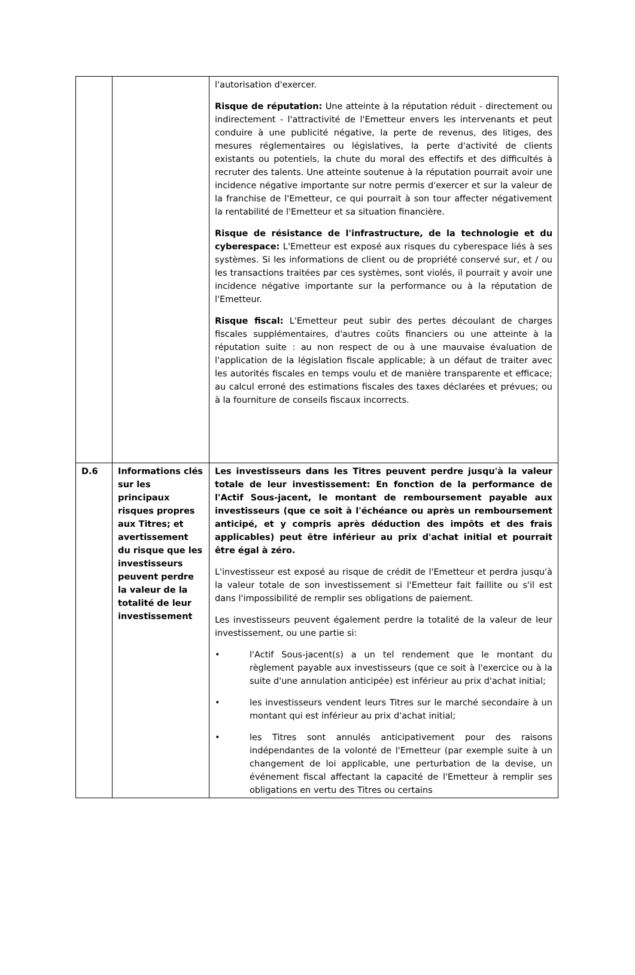| | | l'autorisation d'exercer. Risque de réputation: Une atteinte à la réputation réduit - directement ou indirectement - l'attractivité de l'Emetteur envers les intervenants et peut conduire à une publicité négative, la perte de revenus, des litiges, des mesures réglementaires ou législatives, la perte d'activité de clients existants ou potentiels, la chute du moral des effectifs et des difficultés à recruter des talents. Une atteinte soutenue à la réputation pourrait avoir une incidence négative importante sur notre permis d'exercer et sur la valeur de la franchise de l'Emetteur, ce qui pourrait à son tour affecter négativement la rentabilité de l'Emetteur et sa situation financière. Risque de résistance de l'infrastructure, de la technologie et du cyberespace: L'Emetteur est exposé aux risques du cyberespace liés à ses systèmes. Si les informations de client ou de propriété conservé sur, et / ou les transactions traitées par ces systèmes, sont violés, il pourrait y avoir une incidence négative importante sur la performance ou à la réputation de l'Emetteur. Risque fiscal: L'Emetteur peut subir des pertes découlant de charges fiscales supplémentaires, d'autres coûts financiers ou une atteinte à la réputation suite : au non respect de ou à une mauvaise évaluation de l'application de la législation fiscale applicable; à un défaut de traiter avec les autorités fiscales en temps voulu et de manière transparente et efficace; au calcul erroné des estimations fiscales des taxes déclarées et prévues; ou à la fourniture de conseils fiscaux incorrects. |
| D.6 | Informations clés sur les principaux risques propres aux Titres; et avertissement du risque que les investisseurs peuvent perdre la valeur de la totalité de leur investissement | Les investisseurs dans les Titres peuvent perdre jusqu'à la valeur totale de leur investissement: En fonction de la performance de l'Actif Sous-jacent, le montant de remboursement payable aux investisseurs (que ce soit à l'échéance ou après un remboursement anticipé, et y compris après déduction des impôts et des frais applicables) peut être inférieur au prix d'achat initial et pourrait être égal à zéro. L'investisseur est exposé au risque de crédit de l'Emetteur et perdra jusqu'à la valeur totale de son investissement si l'Emetteur fait faillite ou s'il est dans l'impossibilité de remplir ses obligations de paiement. Les investisseurs peuvent également perdre la totalité de la valeur de leur investissement, ou une partie si: • l'Actif Sous-jacent(s) a un tel rendement que le montant du règlement payable aux investisseurs (que ce soit à l'exercice ou à la suite d'une annulation anticipée) est inférieur au prix d'achat initial; • les investisseurs vendent leurs Titres sur le marché secondaire à un montant qui est inférieur au prix d'achat initial; • les Titres sont annulés anticipativement pour des raisons indépendantes de la volonté de l'Emetteur (par exemple suite à un changement de loi applicable, une perturbation de la devise, un événement fiscal affectant la capacité de l'Emetteur à remplir ses obligations en vertu des Titres ou certains |